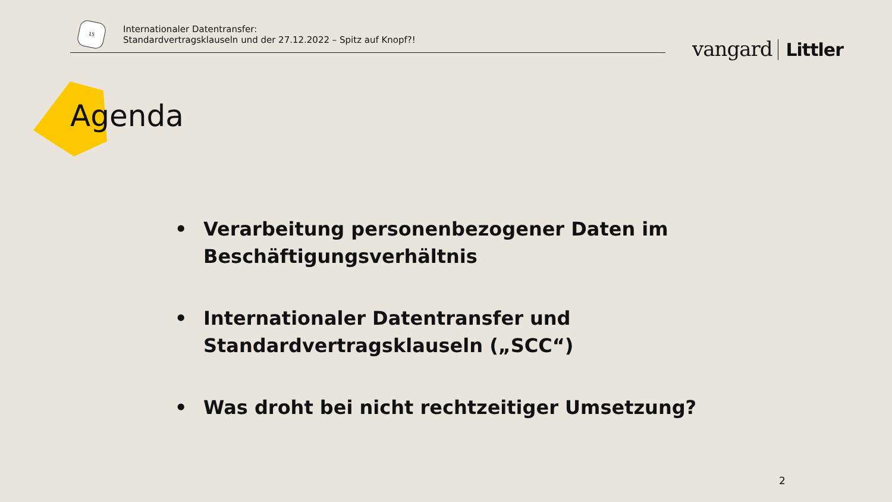15
Internationaler Datentransfer:
Standardvertragsklauseln und der 27.12.2022 – Spitz auf Knopf?!
vangard Littler
Agenda
• Verarbeitung personenbezogener Daten im Beschäftigungsverhältnis
• Internationaler Datentransfer und Standardvertragsklauseln („SCC“)
• Was droht bei nicht rechtzeitiger Umsetzung?
2